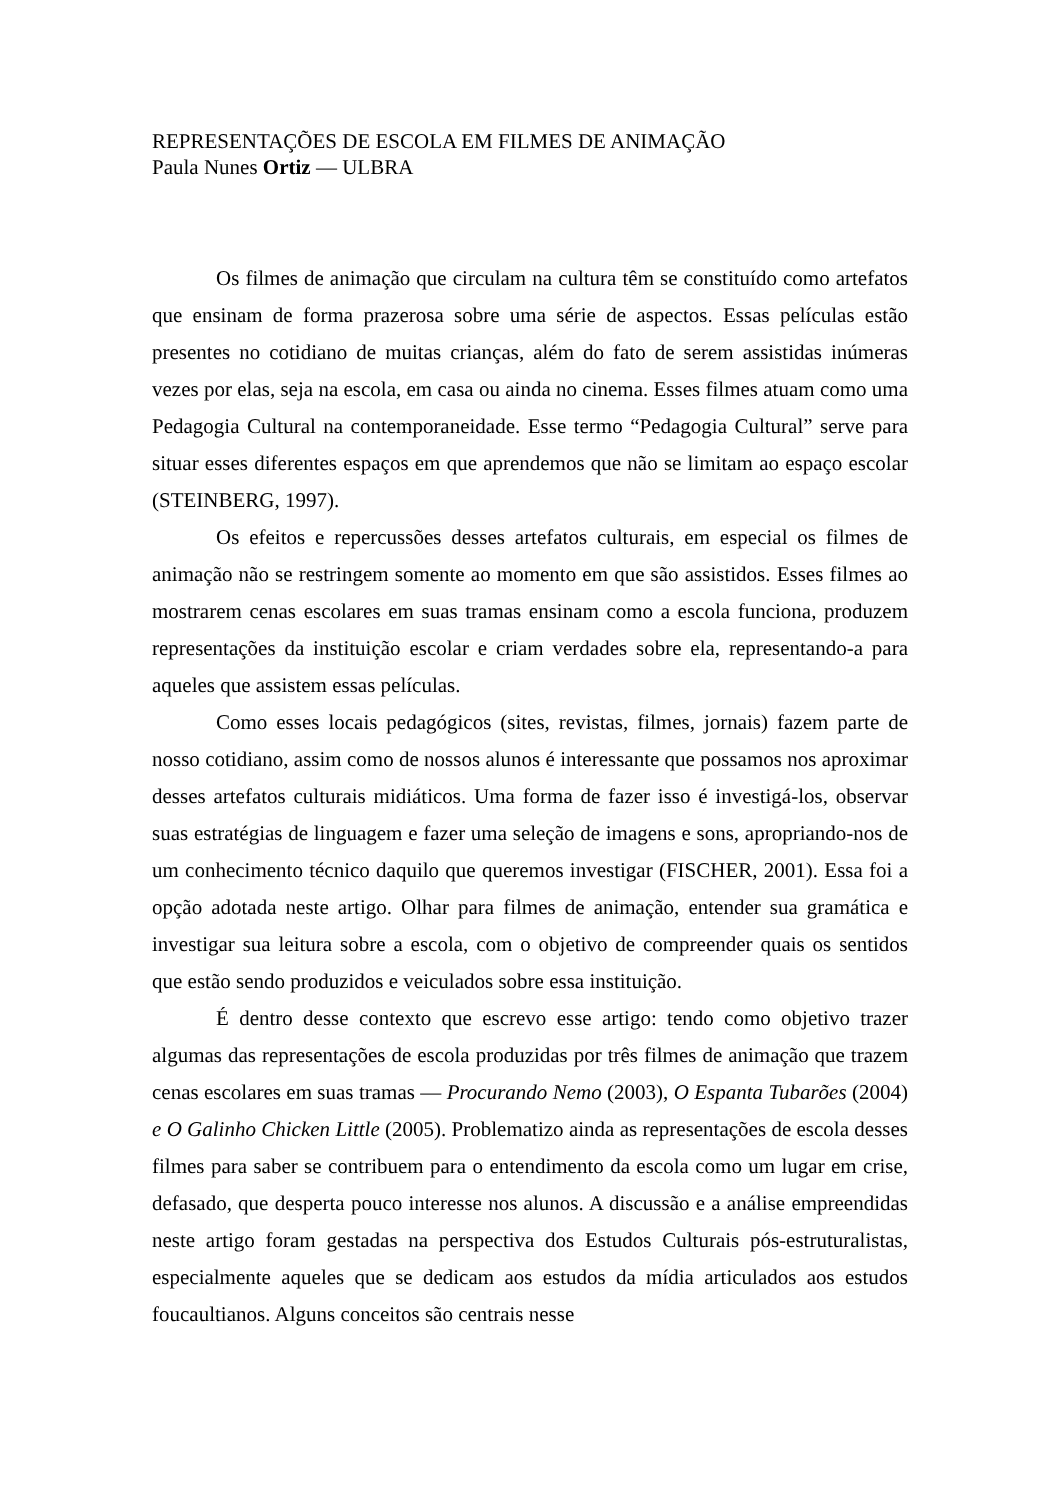REPRESENTAÇÕES DE ESCOLA EM FILMES DE ANIMAÇÃO
Paula Nunes Ortiz — ULBRA
Os filmes de animação que circulam na cultura têm se constituído como artefatos que ensinam de forma prazerosa sobre uma série de aspectos. Essas películas estão presentes no cotidiano de muitas crianças, além do fato de serem assistidas inúmeras vezes por elas, seja na escola, em casa ou ainda no cinema. Esses filmes atuam como uma Pedagogia Cultural na contemporaneidade. Esse termo “Pedagogia Cultural” serve para situar esses diferentes espaços em que aprendemos que não se limitam ao espaço escolar (STEINBERG, 1997).
Os efeitos e repercussões desses artefatos culturais, em especial os filmes de animação não se restringem somente ao momento em que são assistidos. Esses filmes ao mostrarem cenas escolares em suas tramas ensinam como a escola funciona, produzem representações da instituição escolar e criam verdades sobre ela, representando-a para aqueles que assistem essas películas.
Como esses locais pedagógicos (sites, revistas, filmes, jornais) fazem parte de nosso cotidiano, assim como de nossos alunos é interessante que possamos nos aproximar desses artefatos culturais midiáticos. Uma forma de fazer isso é investigá-los, observar suas estratégias de linguagem e fazer uma seleção de imagens e sons, apropriando-nos de um conhecimento técnico daquilo que queremos investigar (FISCHER, 2001). Essa foi a opção adotada neste artigo. Olhar para filmes de animação, entender sua gramática e investigar sua leitura sobre a escola, com o objetivo de compreender quais os sentidos que estão sendo produzidos e veiculados sobre essa instituição.
É dentro desse contexto que escrevo esse artigo: tendo como objetivo trazer algumas das representações de escola produzidas por três filmes de animação que trazem cenas escolares em suas tramas — Procurando Nemo (2003), O Espanta Tubarões (2004) e O Galinho Chicken Little (2005). Problematizo ainda as representações de escola desses filmes para saber se contribuem para o entendimento da escola como um lugar em crise, defasado, que desperta pouco interesse nos alunos. A discussão e a análise empreendidas neste artigo foram gestadas na perspectiva dos Estudos Culturais pós-estruturalistas, especialmente aqueles que se dedicam aos estudos da mídia articulados aos estudos foucaultianos. Alguns conceitos são centrais nesse